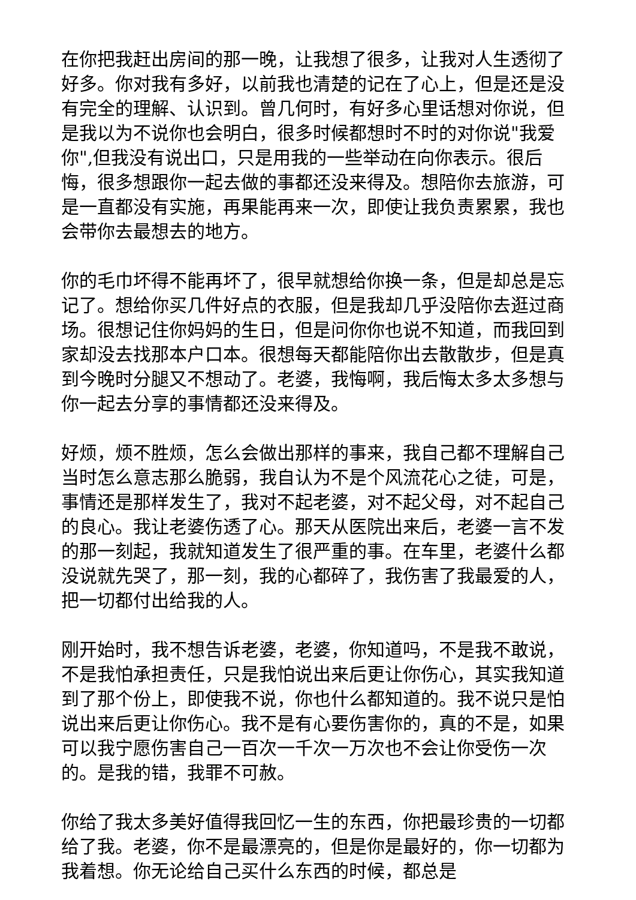在你把我赶出房间的那一晚，让我想了很多，让我对人生透彻了好多。你对我有多好，以前我也清楚的记在了心上，但是还是没有完全的理解、认识到。曾几何时，有好多心里话想对你说，但是我以为不说你也会明白，很多时候都想时不时的对你说"我爱你",但我没有说出口，只是用我的一些举动在向你表示。很后悔，很多想跟你一起去做的事都还没来得及。想陪你去旅游，可是一直都没有实施，再果能再来一次，即使让我负责累累，我也会带你去最想去的地方。
你的毛巾坏得不能再坏了，很早就想给你换一条，但是却总是忘记了。想给你买几件好点的衣服，但是我却几乎没陪你去逛过商场。很想记住你妈妈的生日，但是问你你也说不知道，而我回到家却没去找那本户口本。很想每天都能陪你出去散散步，但是真到今晚时分腿又不想动了。老婆，我悔啊，我后悔太多太多想与你一起去分享的事情都还没来得及。
好烦，烦不胜烦，怎么会做出那样的事来，我自己都不理解自己当时怎么意志那么脆弱，我自认为不是个风流花心之徒，可是，事情还是那样发生了，我对不起老婆，对不起父母，对不起自己的良心。我让老婆伤透了心。那天从医院出来后，老婆一言不发的那一刻起，我就知道发生了很严重的事。在车里，老婆什么都没说就先哭了，那一刻，我的心都碎了，我伤害了我最爱的人，把一切都付出给我的人。
刚开始时，我不想告诉老婆，老婆，你知道吗，不是我不敢说，不是我怕承担责任，只是我怕说出来后更让你伤心，其实我知道到了那个份上，即使我不说，你也什么都知道的。我不说只是怕说出来后更让你伤心。我不是有心要伤害你的，真的不是，如果可以我宁愿伤害自己一百次一千次一万次也不会让你受伤一次的。是我的错，我罪不可赦。
你给了我太多美好值得我回忆一生的东西，你把最珍贵的一切都给了我。老婆，你不是最漂亮的，但是你是最好的，你一切都为我着想。你无论给自己买什么东西的时候，都总是